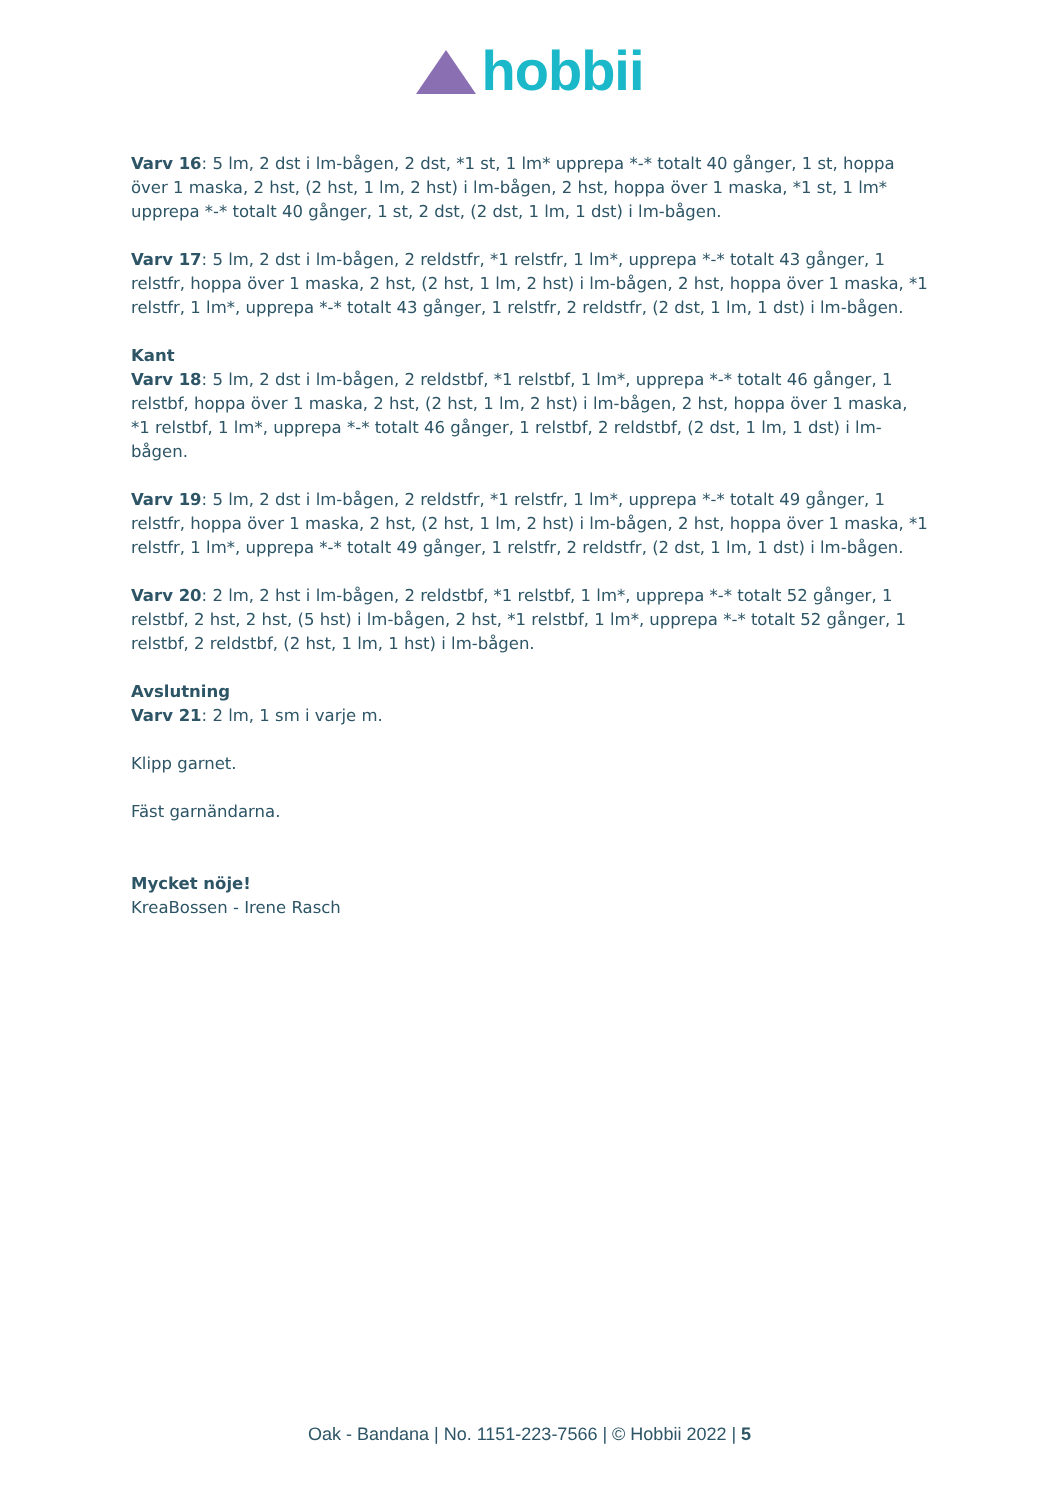hobbii
Varv 16: 5 lm, 2 dst i lm-bågen, 2 dst, *1 st, 1 lm* upprepa *-* totalt 40 gånger, 1 st, hoppa över 1 maska, 2 hst, (2 hst, 1 lm, 2 hst) i lm-bågen, 2 hst, hoppa över 1 maska, *1 st, 1 lm* upprepa *-* totalt 40 gånger, 1 st, 2 dst, (2 dst, 1 lm, 1 dst) i lm-bågen.
Varv 17: 5 lm, 2 dst i lm-bågen, 2 reldstfr, *1 relstfr, 1 lm*, upprepa *-* totalt 43 gånger, 1 relstfr, hoppa över 1 maska, 2 hst, (2 hst, 1 lm, 2 hst) i lm-bågen, 2 hst, hoppa över 1 maska, *1 relstfr, 1 lm*, upprepa *-* totalt 43 gånger, 1 relstfr, 2 reldstfr, (2 dst, 1 lm, 1 dst) i lm-bågen.
Kant
Varv 18: 5 lm, 2 dst i lm-bågen, 2 reldstbf, *1 relstbf, 1 lm*, upprepa *-* totalt 46 gånger, 1 relstbf, hoppa över 1 maska, 2 hst, (2 hst, 1 lm, 2 hst) i lm-bågen, 2 hst, hoppa över 1 maska, *1 relstbf, 1 lm*, upprepa *-* totalt 46 gånger, 1 relstbf, 2 reldstbf, (2 dst, 1 lm, 1 dst) i lm-bågen.
Varv 19: 5 lm, 2 dst i lm-bågen, 2 reldstfr, *1 relstfr, 1 lm*, upprepa *-* totalt 49 gånger, 1 relstfr, hoppa över 1 maska, 2 hst, (2 hst, 1 lm, 2 hst) i lm-bågen, 2 hst, hoppa över 1 maska, *1 relstfr, 1 lm*, upprepa *-* totalt 49 gånger, 1 relstfr, 2 reldstfr, (2 dst, 1 lm, 1 dst) i lm-bågen.
Varv 20: 2 lm, 2 hst i lm-bågen, 2 reldstbf, *1 relstbf, 1 lm*, upprepa *-* totalt 52 gånger, 1 relstbf, 2 hst, 2 hst, (5 hst) i lm-bågen, 2 hst, *1 relstbf, 1 lm*, upprepa *-* totalt 52 gånger, 1 relstbf, 2 reldstbf, (2 hst, 1 lm, 1 hst) i lm-bågen.
Avslutning
Varv 21: 2 lm, 1 sm i varje m.
Klipp garnet.
Fäst garnändarna.
Mycket nöje!
KreaBossen - Irene Rasch
Oak - Bandana | No. 1151-223-7566 | © Hobbii 2022 | 5